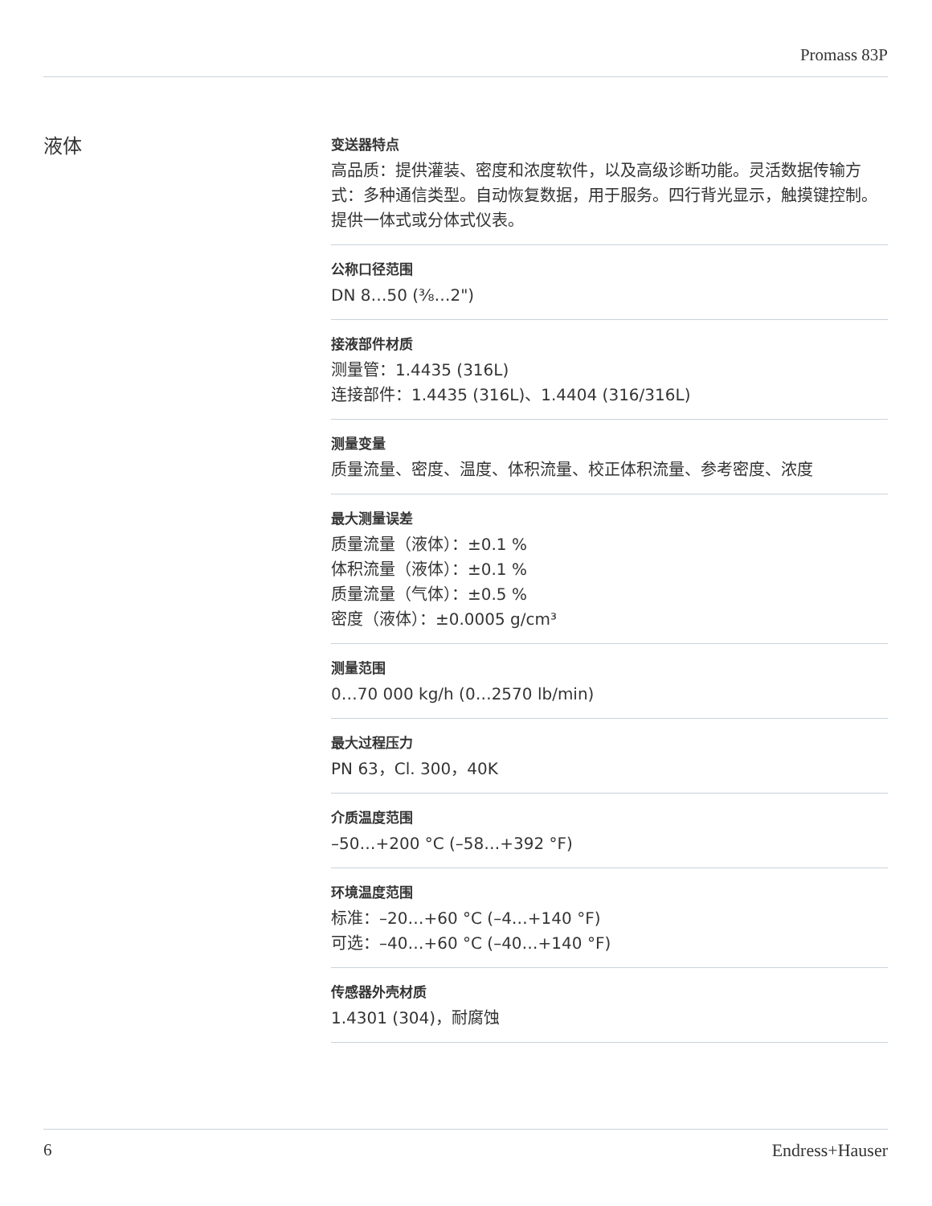Promass 83P
液体
变送器特点
高品质：提供灌装、密度和浓度软件，以及高级诊断功能。灵活数据传输方式：多种通信类型。自动恢复数据，用于服务。四行背光显示，触摸键控制。提供一体式或分体式仪表。
公称口径范围
DN 8…50 (³⁄₈…2")
接液部件材质
测量管：1.4435 (316L)
连接部件：1.4435 (316L)、1.4404 (316/316L)
测量变量
质量流量、密度、温度、体积流量、校正体积流量、参考密度、浓度
最大测量误差
质量流量（液体）：±0.1 %
体积流量（液体）：±0.1 %
质量流量（气体）：±0.5 %
密度（液体）：±0.0005 g/cm³
测量范围
0…70 000 kg/h (0…2570 lb/min)
最大过程压力
PN 63，Cl. 300，40K
介质温度范围
–50…+200 °C (–58…+392 °F)
环境温度范围
标准：–20…+60 °C (–4…+140 °F)
可选：–40…+60 °C (–40…+140 °F)
传感器外壳材质
1.4301 (304)，耐腐蚀
6 Endress+Hauser